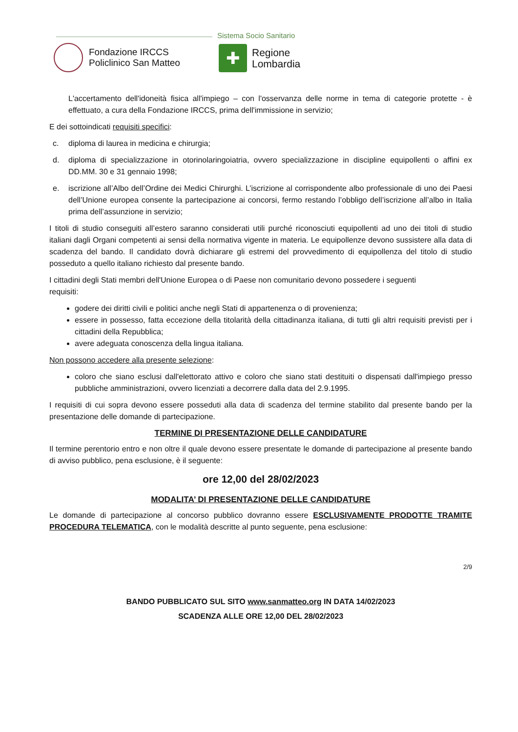Sistema Socio Sanitario
Fondazione IRCCS
Policlinico San Matteo
✚
Regione
Lombardia
L'accertamento dell'idoneità fisica all'impiego – con l'osservanza delle norme in tema di categorie protette - è effettuato, a cura della Fondazione IRCCS, prima dell'immissione in servizio;
E dei sottoindicati requisiti specifici:
c. diploma di laurea in medicina e chirurgia;
d. diploma di specializzazione in otorinolaringoiatria, ovvero specializzazione in discipline equipollenti o affini ex DD.MM. 30 e 31 gennaio 1998;
e. iscrizione all’Albo dell’Ordine dei Medici Chirurghi. L’iscrizione al corrispondente albo professionale di uno dei Paesi dell’Unione europea consente la partecipazione ai concorsi, fermo restando l’obbligo dell’iscrizione all’albo in Italia prima dell’assunzione in servizio;
I titoli di studio conseguiti all’estero saranno considerati utili purché riconosciuti equipollenti ad uno dei titoli di studio italiani dagli Organi competenti ai sensi della normativa vigente in materia. Le equipollenze devono sussistere alla data di scadenza del bando. Il candidato dovrà dichiarare gli estremi del provvedimento di equipollenza del titolo di studio posseduto a quello italiano richiesto dal presente bando.
I cittadini degli Stati membri dell'Unione Europea o di Paese non comunitario devono possedere i seguenti requisiti:
godere dei diritti civili e politici anche negli Stati di appartenenza o di provenienza;
essere in possesso, fatta eccezione della titolarità della cittadinanza italiana, di tutti gli altri requisiti previsti per i cittadini della Repubblica;
avere adeguata conoscenza della lingua italiana.
Non possono accedere alla presente selezione:
coloro che siano esclusi dall'elettorato attivo e coloro che siano stati destituiti o dispensati dall'impiego presso pubbliche amministrazioni, ovvero licenziati a decorrere dalla data del 2.9.1995.
I requisiti di cui sopra devono essere posseduti alla data di scadenza del termine stabilito dal presente bando per la presentazione delle domande di partecipazione.
TERMINE DI PRESENTAZIONE DELLE CANDIDATURE
Il termine perentorio entro e non oltre il quale devono essere presentate le domande di partecipazione al presente bando di avviso pubblico, pena esclusione, è il seguente:
ore 12,00 del 28/02/2023
MODALITA’ DI PRESENTAZIONE DELLE CANDIDATURE
Le domande di partecipazione al concorso pubblico dovranno essere ESCLUSIVAMENTE PRODOTTE TRAMITE PROCEDURA TELEMATICA, con le modalità descritte al punto seguente, pena esclusione:
2/9
BANDO PUBBLICATO SUL SITO www.sanmatteo.org IN DATA 14/02/2023
SCADENZA ALLE ORE 12,00 DEL 28/02/2023